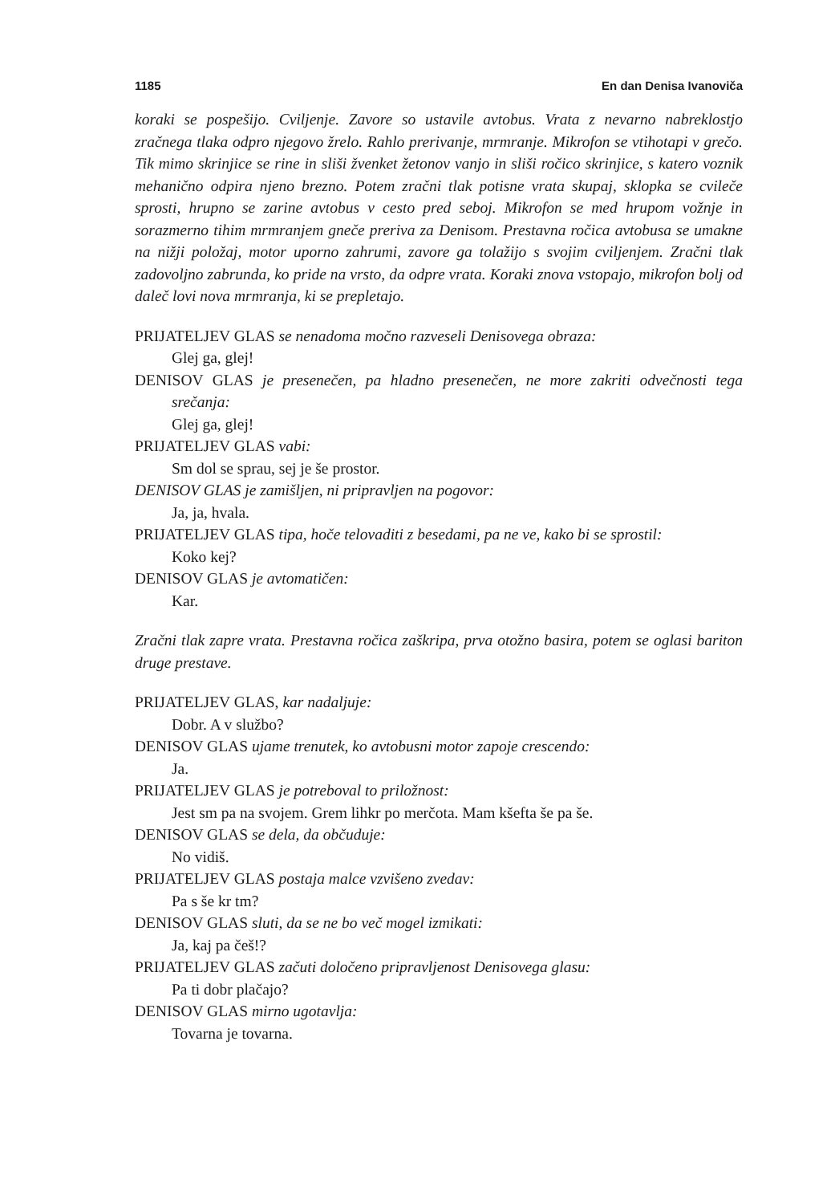1185 En dan Denisa Ivanoviča
koraki se pospešijo. Cviljenje. Zavore so ustavile avtobus. Vrata z nevarno nabreklostjo zračnega tlaka odpro njegovo žrelo. Rahlo prerivanje, mrmranje. Mikrofon se vtihotapi v grečo. Tik mimo skrinjice se rine in sliši žvenket žetonov vanjo in sliši ročico skrinjice, s katero voznik mehanično odpira njeno brezno. Potem zračni tlak potisne vrata skupaj, sklopka se cvileče sprosti, hrupno se zarine avtobus v cesto pred seboj. Mikrofon se med hrupom vožnje in sorazmerno tihim mrmranjem gneče preriva za Denisom. Prestavna ročica avtobusa se umakne na nižji položaj, motor uporno zahrumi, zavore ga tolažijo s svojim cviljenjem. Zračni tlak zadovoljno zabrunda, ko pride na vrsto, da odpre vrata. Koraki znova vstopajo, mikrofon bolj od daleč lovi nova mrmranja, ki se prepletajo.
PRIJATELJEV GLAS se nenadoma močno razveseli Denisovega obraza:
Glej ga, glej!
DENISOV GLAS je presenečen, pa hladno presenečen, ne more zakriti odvečnosti tega srečanja:
Glej ga, glej!
PRIJATELJEV GLAS vabi:
Sm dol se sprau, sej je še prostor.
DENISOV GLAS je zamišljen, ni pripravljen na pogovor:
Ja, ja, hvala.
PRIJATELJEV GLAS tipa, hoče telovaditi z besedami, pa ne ve, kako bi se sprostil:
Koko kej?
DENISOV GLAS je avtomatičen:
Kar.
Zračni tlak zapre vrata. Prestavna ročica zaškripa, prva otožno basira, potem se oglasi bariton druge prestave.
PRIJATELJEV GLAS, kar nadaljuje:
Dobr. A v službo?
DENISOV GLAS ujame trenutek, ko avtobusni motor zapoje crescendo:
Ja.
PRIJATELJEV GLAS je potreboval to priložnost:
Jest sm pa na svojem. Grem lihkr po merčota. Mam kšefta še pa še.
DENISOV GLAS se dela, da občuduje:
No vidiš.
PRIJATELJEV GLAS postaja malce vzvišeno zvedav:
Pa s še kr tm?
DENISOV GLAS sluti, da se ne bo več mogel izmikati:
Ja, kaj pa češ!?
PRIJATELJEV GLAS začuti določeno pripravljenost Denisovega glasu:
Pa ti dobr plačajo?
DENISOV GLAS mirno ugotavlja:
Tovarna je tovarna.